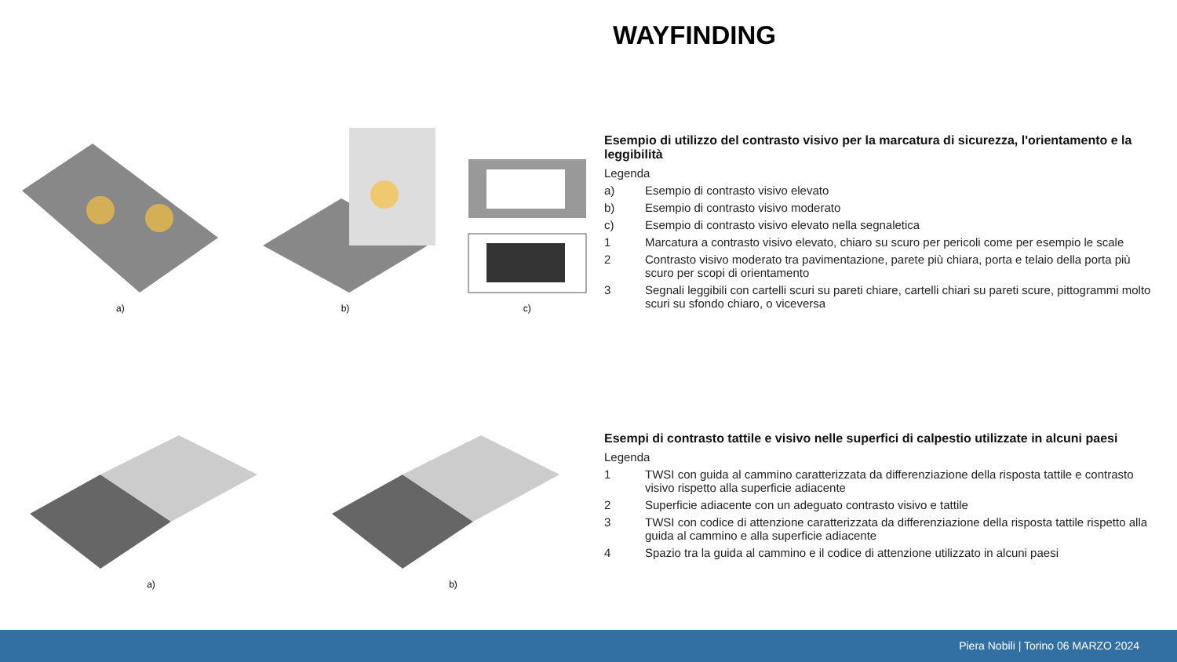WAYFINDING
a)
b)
c)
Esempio di utilizzo del contrasto visivo per la marcatura di sicurezza, l'orientamento e la leggibilità
Legenda
a) Esempio di contrasto visivo elevato
b) Esempio di contrasto visivo moderato
c) Esempio di contrasto visivo elevato nella segnaletica
1 Marcatura a contrasto visivo elevato, chiaro su scuro per pericoli come per esempio le scale
2 Contrasto visivo moderato tra pavimentazione, parete più chiara, porta e telaio della porta più scuro per scopi di orientamento
3 Segnali leggibili con cartelli scuri su pareti chiare, cartelli chiari su pareti scure, pittogrammi molto scuri su sfondo chiaro, o viceversa
a)
b)
Esempi di contrasto tattile e visivo nelle superfici di calpestio utilizzate in alcuni paesi
Legenda
1 TWSI con guida al cammino caratterizzata da differenziazione della risposta tattile e contrasto visivo rispetto alla superficie adiacente
2 Superficie adiacente con un adeguato contrasto visivo e tattile
3 TWSI con codice di attenzione caratterizzata da differenziazione della risposta tattile rispetto alla guida al cammino e alla superficie adiacente
4 Spazio tra la guida al cammino e il codice di attenzione utilizzato in alcuni paesi
Piera Nobili | Torino 06 MARZO 2024